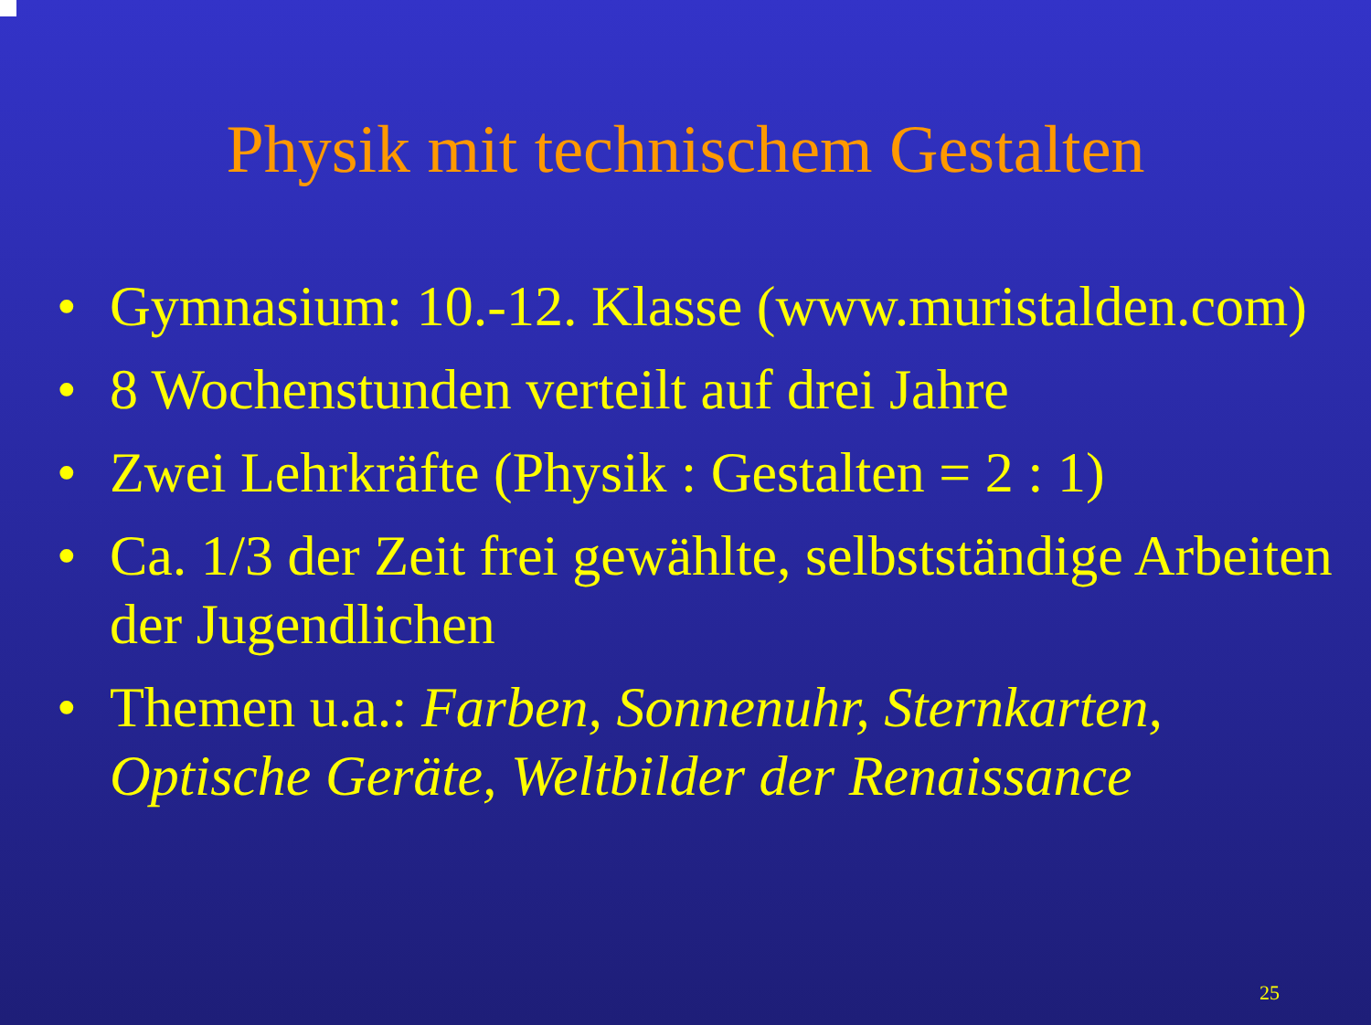Physik mit technischem Gestalten
• Gymnasium: 10.-12. Klasse (www.muristalden.com)
• 8 Wochenstunden verteilt auf drei Jahre
• Zwei Lehrkräfte (Physik : Gestalten = 2 : 1)
• Ca. 1/3 der Zeit frei gewählte, selbstständige Arbeiten der Jugendlichen
• Themen u.a.: Farben, Sonnenuhr, Sternkarten, Optische Geräte, Weltbilder der Renaissance
25